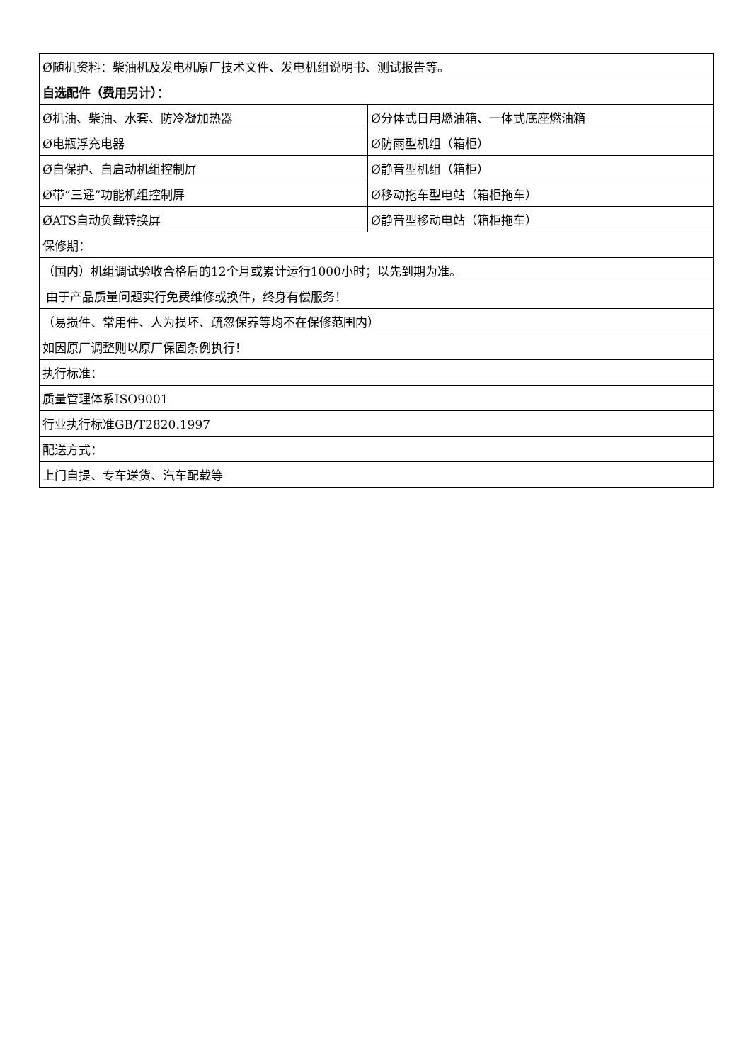| Ø随机资料：柴油机及发电机原厂技术文件、发电机组说明书、测试报告等。 | |
| 自选配件（费用另计）： | |
| Ø机油、柴油、水套、防冷凝加热器 | Ø分体式日用燃油箱、一体式底座燃油箱 |
| Ø电瓶浮充电器 | Ø防雨型机组（箱柜） |
| Ø自保护、自启动机组控制屏 | Ø静音型机组（箱柜） |
| Ø带“三遥”功能机组控制屏 | Ø移动拖车型电站（箱柜拖车） |
| ØATS自动负载转换屏 | Ø静音型移动电站（箱柜拖车） |
| 保修期： | |
| （国内）机组调试验收合格后的12个月或累计运行1000小时；以先到期为准。 | |
| 由于产品质量问题实行免费维修或换件，终身有偿服务！ | |
| （易损件、常用件、人为损坏、疏忽保养等均不在保修范围内） | |
| 如因原厂调整则以原厂保固条例执行！ | |
| 执行标准： | |
| 质量管理体系ISO9001 | |
| 行业执行标准GB/T2820.1997 | |
| 配送方式： | |
| 上门自提、专车送货、汽车配载等 | |